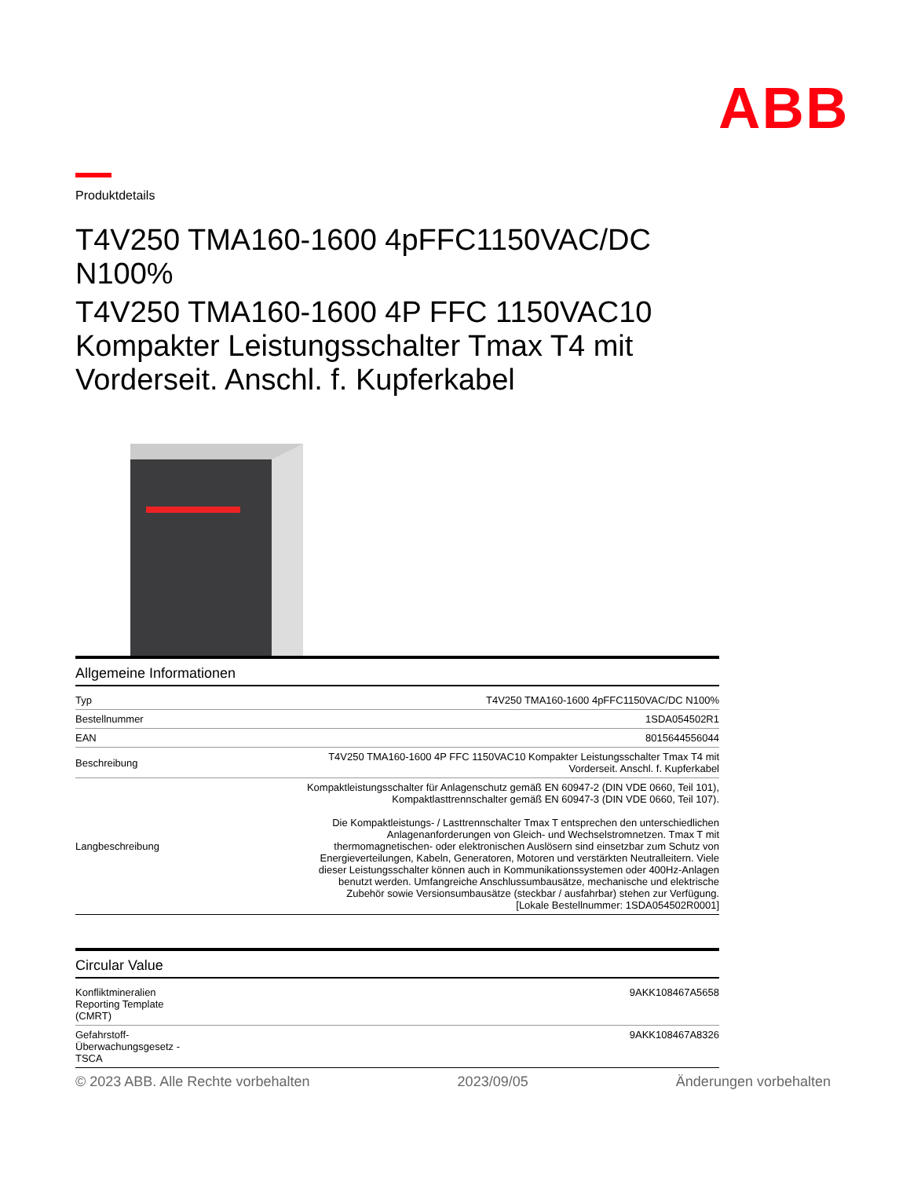ABB
Produktdetails
T4V250 TMA160-1600 4pFFC1150VAC/DC N100%
T4V250 TMA160-1600 4P FFC 1150VAC10 Kompakter Leistungsschalter Tmax T4 mit Vorderseit. Anschl. f. Kupferkabel
Allgemeine Informationen
| Typ | T4V250 TMA160-1600 4pFFC1150VAC/DC N100% |
| Bestellnummer | 1SDA054502R1 |
| EAN | 8015644556044 |
| Beschreibung | T4V250 TMA160-1600 4P FFC 1150VAC10 Kompakter Leistungsschalter Tmax T4 mit Vorderseit. Anschl. f. Kupferkabel |
| Langbeschreibung | Kompaktleistungsschalter für Anlagenschutz gemäß EN 60947-2 (DIN VDE 0660, Teil 101), Kompaktlasttrennschalter gemäß EN 60947-3 (DIN VDE 0660, Teil 107). Die Kompaktleistungs- / Lasttrennschalter Tmax T entsprechen den unterschiedlichen Anlagenanforderungen von Gleich- und Wechselstromnetzen. Tmax T mit thermomagnetischen- oder elektronischen Auslösern sind einsetzbar zum Schutz von Energieverteilungen, Kabeln, Generatoren, Motoren und verstärkten Neutralleitern. Viele dieser Leistungsschalter können auch in Kommunikationssystemen oder 400Hz-Anlagen benutzt werden. Umfangreiche Anschlussumbausätze, mechanische und elektrische Zubehör sowie Versionsumbausätze (steckbar / ausfahrbar) stehen zur Verfügung. [Lokale Bestellnummer: 1SDA054502R0001] |
Circular Value
| Konfliktmineralien Reporting Template (CMRT) | 9AKK108467A5658 |
| Gefahrstoff- Überwachungsgesetz - TSCA | 9AKK108467A8326 |
© 2023 ABB. Alle Rechte vorbehalten 2023/09/05 Änderungen vorbehalten